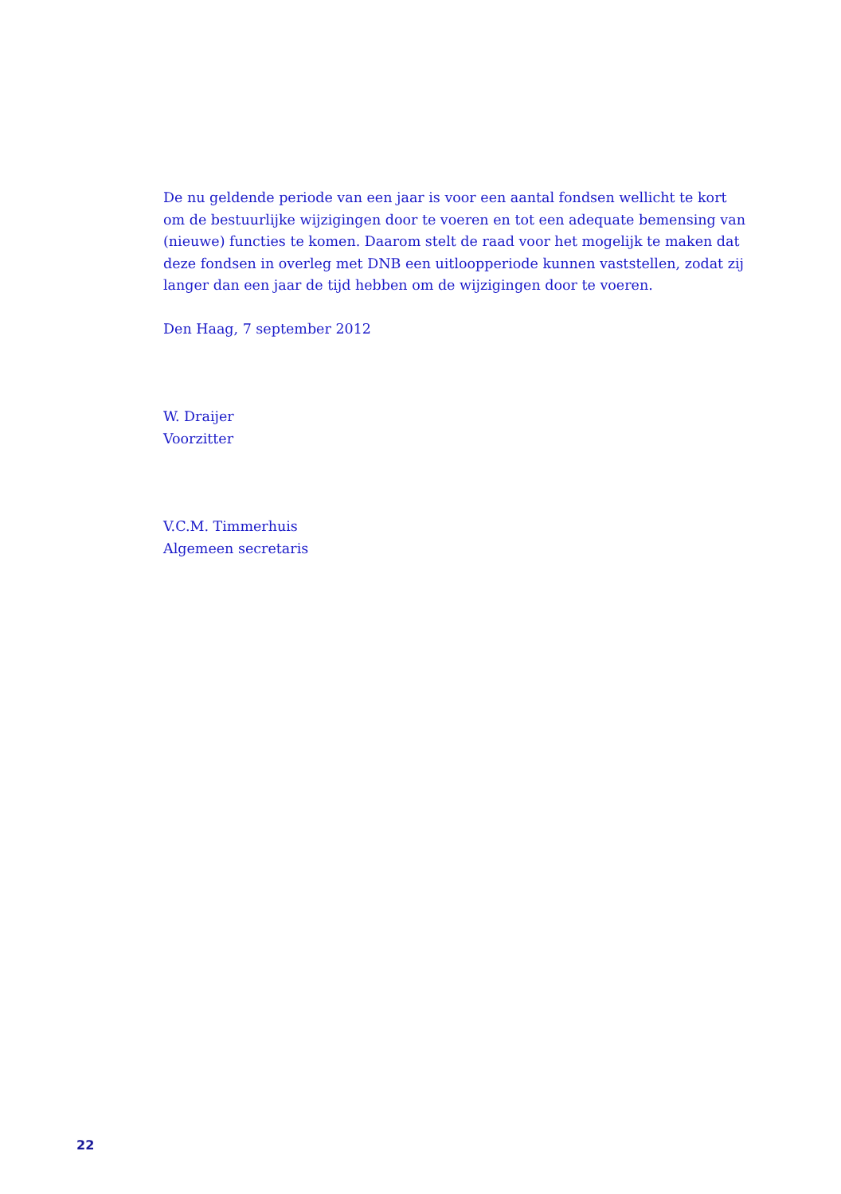De nu geldende periode van een jaar is voor een aantal fondsen wellicht te kort om de bestuurlijke wijzigingen door te voeren en tot een adequate bemensing van (nieuwe) functies te komen. Daarom stelt de raad voor het mogelijk te maken dat deze fondsen in overleg met DNB een uitloopperiode kunnen vaststellen, zodat zij langer dan een jaar de tijd hebben om de wijzigingen door te voeren.
Den Haag, 7 september 2012
W. Draijer
Voorzitter
V.C.M. Timmerhuis
Algemeen secretaris
22